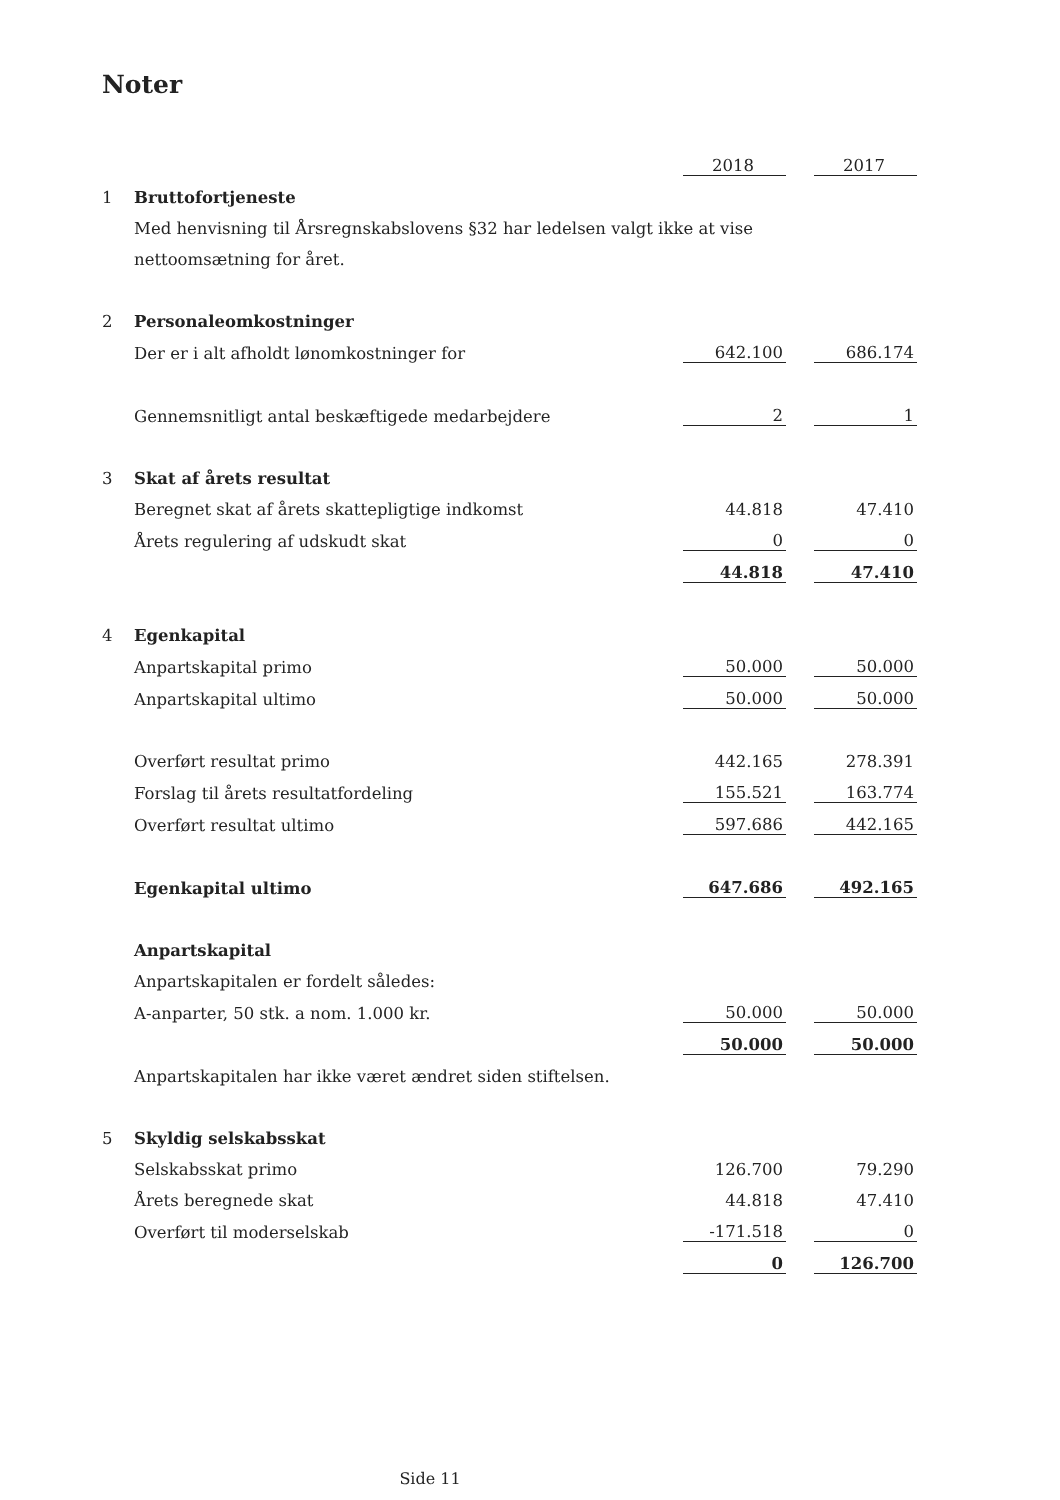Noter
| | | 2018 | | 2017 |
| 1 | Bruttofortjeneste | | | |
| | Med henvisning til Årsregnskabslovens §32 har ledelsen valgt ikke at vise | | | |
| | nettoomsætning for året. | | | |
| 2 | Personaleomkostninger | | | |
| | Der er i alt afholdt lønomkostninger for | 642.100 | | 686.174 |
| | Gennemsnitligt antal beskæftigede medarbejdere | 2 | | 1 |
| 3 | Skat af årets resultat | | | |
| | Beregnet skat af årets skattepligtige indkomst | 44.818 | | 47.410 |
| | Årets regulering af udskudt skat | 0 | | 0 |
| | | 44.818 | | 47.410 |
| 4 | Egenkapital | | | |
| | Anpartskapital primo | 50.000 | | 50.000 |
| | Anpartskapital ultimo | 50.000 | | 50.000 |
| | Overført resultat primo | 442.165 | | 278.391 |
| | Forslag til årets resultatfordeling | 155.521 | | 163.774 |
| | Overført resultat ultimo | 597.686 | | 442.165 |
| | Egenkapital ultimo | 647.686 | | 492.165 |
| | Anpartskapital | | | |
| | Anpartskapitalen er fordelt således: | | | |
| | A-anparter, 50 stk. a nom. 1.000 kr. | 50.000 | | 50.000 |
| | | 50.000 | | 50.000 |
| | Anpartskapitalen har ikke været ændret siden stiftelsen. | | | |
| 5 | Skyldig selskabsskat | | | |
| | Selskabsskat primo | 126.700 | | 79.290 |
| | Årets beregnede skat | 44.818 | | 47.410 |
| | Overført til moderselskab | -171.518 | | 0 |
| | | 0 | | 126.700 |
Side 11